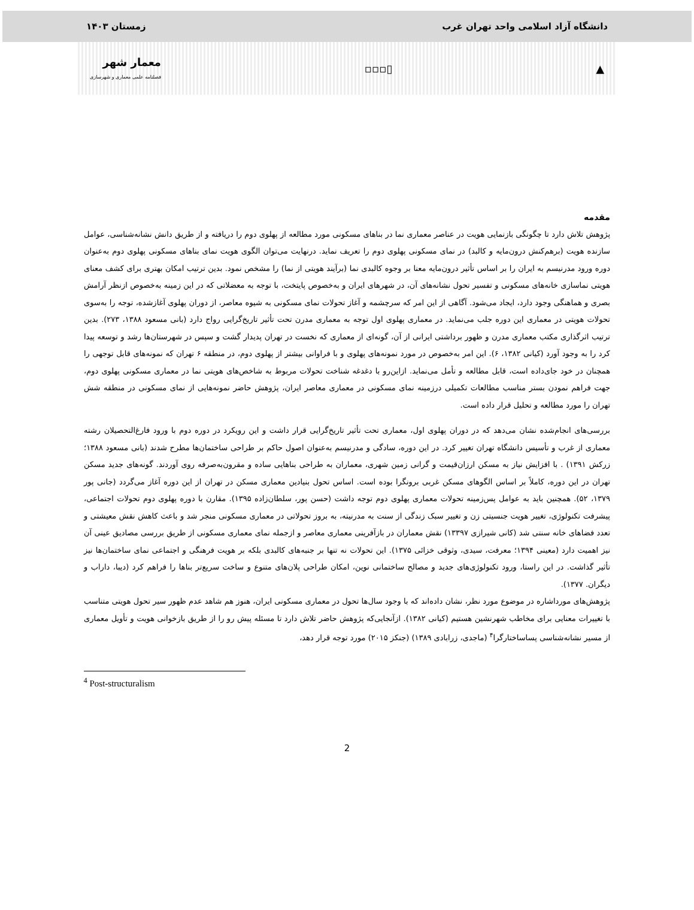دانشگاه آزاد اسلامی واحد تهران غرب زمستان ۱۴۰۳
▲ ▯▫▫▫ معمار شهر
فصلنامه علمی معماری و شهرسازی
مقدمه
پژوهش تلاش دارد تا چگونگی بازنمایی هویت در عناصر معماری نما در بناهای مسکونی مورد مطالعه از پهلوی دوم را دریافته و از طریق دانش نشانه‌شناسی، عوامل سازنده هویت (برهم‌کنش درون‌مایه و کالبد) در نمای مسکونی پهلوی دوم را تعریف نماید. درنهایت می‌توان الگوی هویت نمای بناهای مسکونی پهلوی دوم به‌عنوان دوره ورود مدرنیسم به ایران را بر اساس تأثیر درون‌مایه معنا بر وجوه کالبدی نما (برآیند هویتی از نما) را مشخص نمود. بدین ترتیب امکان بهتری برای کشف معنای هویتی نماسازی خانه‌های مسکونی و تفسیر تحول نشانه‌های آن، در شهرهای ایران و به‌خصوص پایتخت، با توجه به معضلاتی که در این زمینه به‌خصوص ازنظر آرامش بصری و هماهنگی وجود دارد، ایجاد می‌شود. آگاهی از این امر که سرچشمه و آغاز تحولات نمای مسکونی به شیوه معاصر، از دوران پهلوی آغازشده، توجه را به‌سوی تحولات هویتی در معماری این دوره جلب می‌نماید. در معماری پهلوی اول توجه به معماری مدرن تحت تأثیر تاریخ‌گرایی رواج دارد (بانی مسعود ۱۳۸۸، ۲۷۳). بدین ترتیب اثرگذاری مکتب معماری مدرن و ظهور برداشتی ایرانی از آن، گونه‌ای از معماری که نخست در تهران پدیدار گشت و سپس در شهرستان‌ها رشد و توسعه پیدا کرد را به وجود آورد (کیانی ۱۳۸۲، ۶). این امر به‌خصوص در مورد نمونه‌های پهلوی و با فراوانی بیشتر از پهلوی دوم، در منطقه ۶ تهران که نمونه‌های قابل توجهی را همچنان در خود جای‌داده است، قابل مطالعه و تأمل می‌نماید. ازاین‌رو با دغدغه شناخت تحولات مربوط به شاخص‌های هویتی نما در معماری مسکونی پهلوی دوم، جهت فراهم نمودن بستر مناسب مطالعات تکمیلی درزمینه نمای مسکونی در معماری معاصر ایران، پژوهش حاضر نمونه‌هایی از نمای مسکونی در منطقه شش تهران را مورد مطالعه و تحلیل قرار داده است.
بررسی‌های انجام‌شده نشان می‌دهد که در دوران پهلوی اول، معماری تحت تأثیر تاریخ‌گرایی قرار داشت و این رویکرد در دوره دوم با ورود فارغ‌التحصیلان رشته معماری از غرب و تأسیس دانشگاه تهران تغییر کرد. در این دوره، سادگی و مدرنیسم به‌عنوان اصول حاکم بر طراحی ساختمان‌ها مطرح شدند (بانی مسعود ۱۳۸۸؛ زرکش ۱۳۹۱) . با افزایش نیاز به مسکن ارزان‌قیمت و گرانی زمین شهری، معماران به طراحی بناهایی ساده و مقرون‌به‌صرفه روی آوردند. گونه‌های جدید مسکن تهران در این دوره، کاملاً بر اساس الگوهای مسکن غربی برونگرا بوده است. اساس تحول بنیادین معماری مسکن در تهران از این دوره آغاز می‌گردد (جانی پور ۱۳۷۹، ۵۲). همچنین باید به عوامل پس‌زمینه تحولات معماری پهلوی دوم توجه داشت (حسن پور، سلطان‌زاده ۱۳۹۵). مقارن با دوره پهلوی دوم تحولات اجتماعی، پیشرفت تکنولوژی، تغییر هویت جنسیتی زن و تغییر سبک زندگی از سنت به مدرنیته، به بروز تحولاتی در معماری مسکونی منجر شد و باعث کاهش نقش معیشتی و تعدد فضاهای خانه سنتی شد (کانی شیرازی ۱۳۳۹۷) نقش معماران در بازآفرینی معماری معاصر و ازجمله نمای معماری مسکونی از طریق بررسی مصادیق عینی آن نیز اهمیت دارد (معینی ۱۳۹۴؛ معرفت، سیدی، وثوقی خزائی ۱۳۷۵). این تحولات نه تنها بر جنبه‌های کالبدی بلکه بر هویت فرهنگی و اجتماعی نمای ساختمان‌ها نیز تأثیر گذاشت. در این راستا، ورود تکنولوژی‌های جدید و مصالح ساختمانی نوین، امکان طراحی پلان‌های متنوع و ساخت سریع‌تر بناها را فراهم کرد (دیبا، داراب و دیگران. ۱۳۷۷).
پژوهش‌های مورداشاره در موضوع مورد نظر، نشان داده‌اند که با وجود سال‌ها تحول در معماری مسکونی ایران، هنوز هم شاهد عدم ظهور سیر تحول هویتی متناسب با تغییرات معنایی برای مخاطب شهرنشین هستیم (کیانی ۱۳۸۲). ازآنجایی‌که پژوهش حاضر تلاش دارد تا مسئله پیش رو را از طریق بازخوانی هویت و تأویل معماری از مسیر نشانه‌شناسی پساساختارگرا<sup>۴</sup> (ماجدی، زرابادی ۱۳۸۹) (جنکز ۲۰۱۵) مورد توجه قرار دهد،
<sup>4</sup> Post-structuralism
2